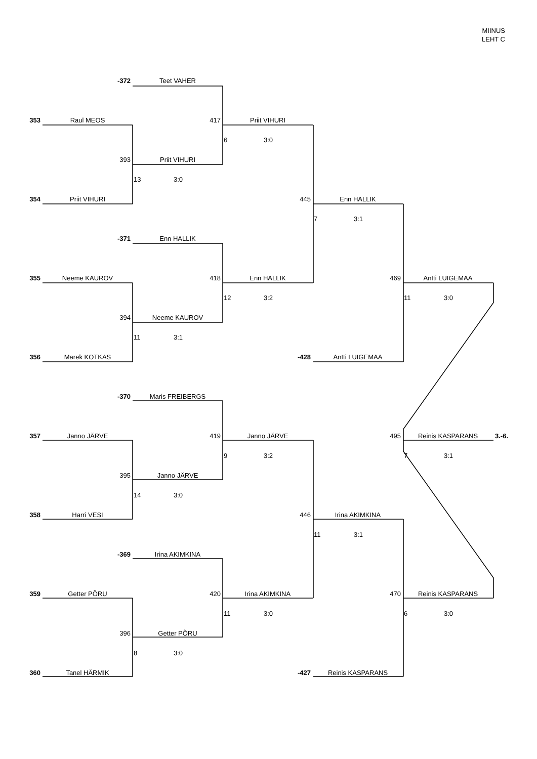MIINUS
LEHT C
-372
Teet VAHER
353
Raul MEOS
417
Priit VIHURI
6 3:0
393
Priit VIHURI
13 3:0
354
Priit VIHURI
445
Enn HALLIK
7 3:1
-371
Enn HALLIK
355
Neeme KAUROV
418
Enn HALLIK
469
Antti LUIGEMAA
12 3:2
11 3:0
394
Neeme KAUROV
11 3:1
356
Marek KOTKAS
-428
Antti LUIGEMAA
-370
Maris FREIBERGS
357
Janno JÄRVE
419
Janno JÄRVE
495
Reinis KASPARANS
3.-6.
9 3:2
7 3:1
395
Janno JÄRVE
14 3:0
358
Harri VESI
446
Irina AKIMKINA
11 3:1
-369
Irina AKIMKINA
359
Getter PÕRU
420
Irina AKIMKINA
470
Reinis KASPARANS
11 3:0
6 3:0
396
Getter PÕRU
8 3:0
360
Tanel HÄRMIK
-427
Reinis KASPARANS